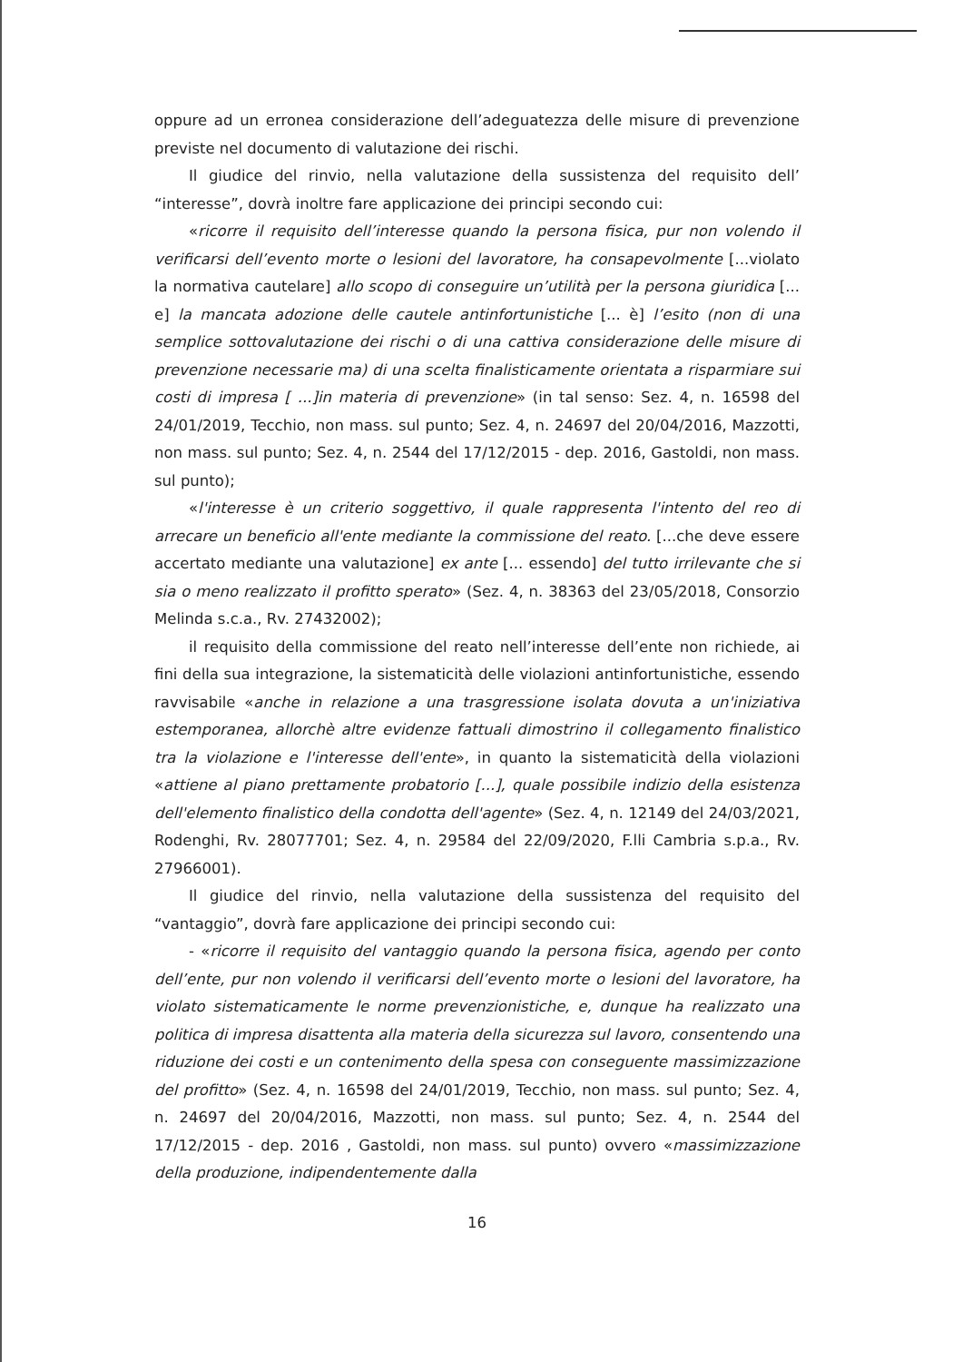oppure ad un erronea considerazione dell’adeguatezza delle misure di prevenzione previste nel documento di valutazione dei rischi.
Il giudice del rinvio, nella valutazione della sussistenza del requisito dell’ “interesse”, dovrà inoltre fare applicazione dei principi secondo cui:
«ricorre il requisito dell’interesse quando la persona fisica, pur non volendo il verificarsi dell’evento morte o lesioni del lavoratore, ha consapevolmente [...violato la normativa cautelare] allo scopo di conseguire un’utilità per la persona giuridica [... e] la mancata adozione delle cautele antinfortunistiche [... è] l’esito (non di una semplice sottovalutazione dei rischi o di una cattiva considerazione delle misure di prevenzione necessarie ma) di una scelta finalisticamente orientata a risparmiare sui costi di impresa [ ...]in materia di prevenzione» (in tal senso: Sez. 4, n. 16598 del 24/01/2019, Tecchio, non mass. sul punto; Sez. 4, n. 24697 del 20/04/2016, Mazzotti, non mass. sul punto; Sez. 4, n. 2544 del 17/12/2015 - dep. 2016, Gastoldi, non mass. sul punto);
«l'interesse è un criterio soggettivo, il quale rappresenta l'intento del reo di arrecare un beneficio all'ente mediante la commissione del reato. [...che deve essere accertato mediante una valutazione] ex ante [... essendo] del tutto irrilevante che si sia o meno realizzato il profitto sperato» (Sez. 4, n. 38363 del 23/05/2018, Consorzio Melinda s.c.a., Rv. 27432002);
il requisito della commissione del reato nell’interesse dell’ente non richiede, ai fini della sua integrazione, la sistematicità delle violazioni antinfortunistiche, essendo ravvisabile «anche in relazione a una trasgressione isolata dovuta a un'iniziativa estemporanea, allorchè altre evidenze fattuali dimostrino il collegamento finalistico tra la violazione e l'interesse dell'ente», in quanto la sistematicità della violazioni «attiene al piano prettamente probatorio [...], quale possibile indizio della esistenza dell'elemento finalistico della condotta dell'agente» (Sez. 4, n. 12149 del 24/03/2021, Rodenghi, Rv. 28077701; Sez. 4, n. 29584 del 22/09/2020, F.lli Cambria s.p.a., Rv. 27966001).
Il giudice del rinvio, nella valutazione della sussistenza del requisito del “vantaggio”, dovrà fare applicazione dei principi secondo cui:
- «ricorre il requisito del vantaggio quando la persona fisica, agendo per conto dell’ente, pur non volendo il verificarsi dell’evento morte o lesioni del lavoratore, ha violato sistematicamente le norme prevenzionistiche, e, dunque ha realizzato una politica di impresa disattenta alla materia della sicurezza sul lavoro, consentendo una riduzione dei costi e un contenimento della spesa con conseguente massimizzazione del profitto» (Sez. 4, n. 16598 del 24/01/2019, Tecchio, non mass. sul punto; Sez. 4, n. 24697 del 20/04/2016, Mazzotti, non mass. sul punto; Sez. 4, n. 2544 del 17/12/2015 - dep. 2016 , Gastoldi, non mass. sul punto) ovvero «massimizzazione della produzione, indipendentemente dalla
16